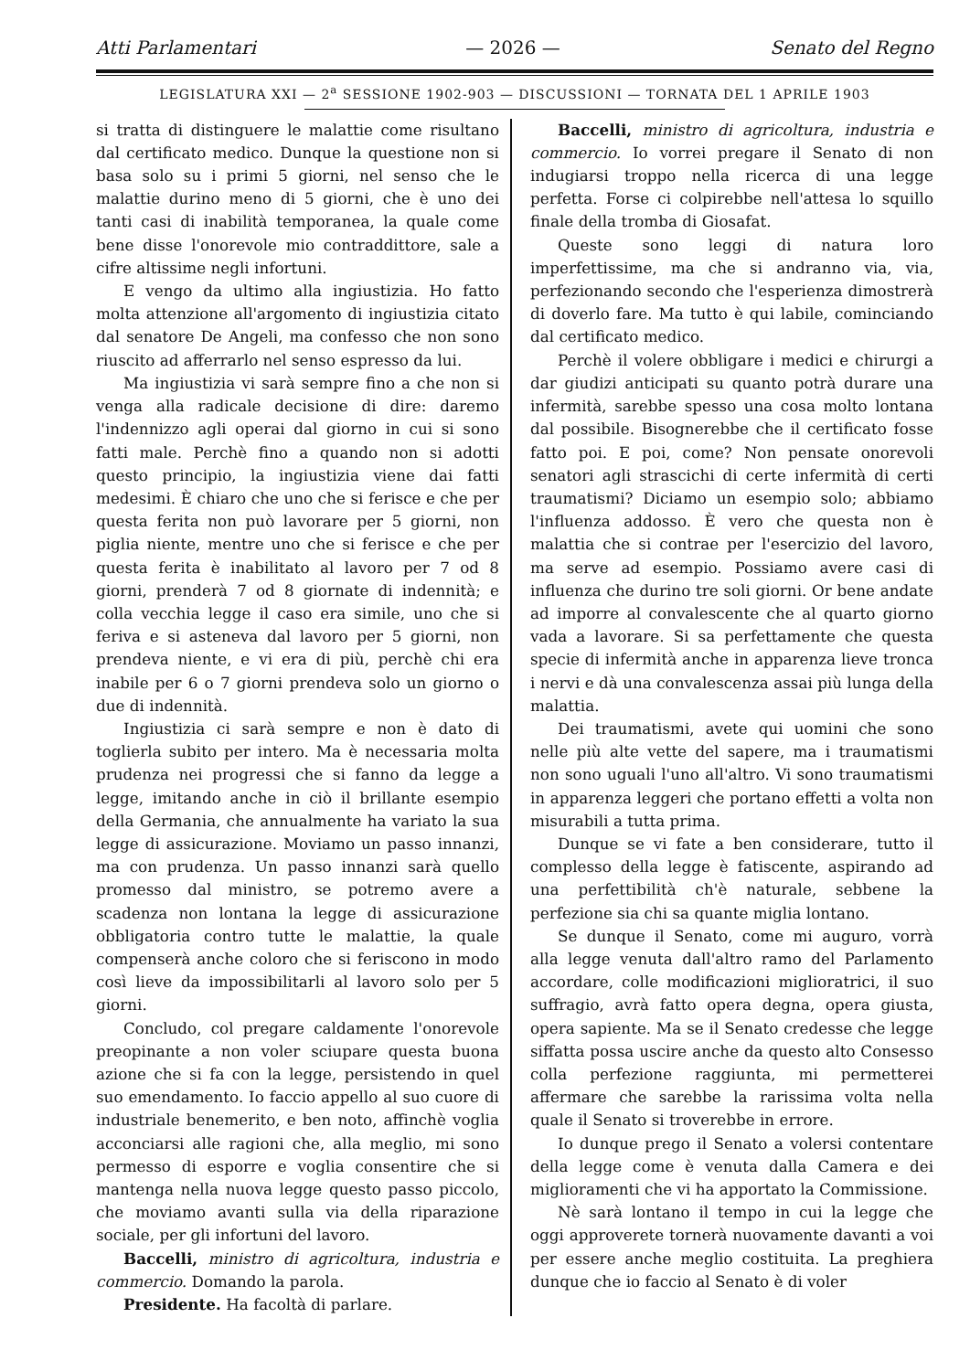Atti Parlamentari — 2026 — Senato del Regno
LEGISLATURA XXI — 2<sup>a</sup> SESSIONE 1902-903 — DISCUSSIONI — TORNATA DEL 1 APRILE 1903
si tratta di distinguere le malattie come risultano dal certificato medico. Dunque la questione non si basa solo su i primi 5 giorni, nel senso che le malattie durino meno di 5 giorni, che è uno dei tanti casi di inabilità temporanea, la quale come bene disse l'onorevole mio contraddittore, sale a cifre altissime negli infortuni.
E vengo da ultimo alla ingiustizia. Ho fatto molta attenzione all'argomento di ingiustizia citato dal senatore De Angeli, ma confesso che non sono riuscito ad afferrarlo nel senso espresso da lui.
Ma ingiustizia vi sarà sempre fino a che non si venga alla radicale decisione di dire: daremo l'indennizzo agli operai dal giorno in cui si sono fatti male. Perchè fino a quando non si adotti questo principio, la ingiustizia viene dai fatti medesimi. È chiaro che uno che si ferisce e che per questa ferita non può lavorare per 5 giorni, non piglia niente, mentre uno che si ferisce e che per questa ferita è inabilitato al lavoro per 7 od 8 giorni, prenderà 7 od 8 giornate di indennità; e colla vecchia legge il caso era simile, uno che si feriva e si asteneva dal lavoro per 5 giorni, non prendeva niente, e vi era di più, perchè chi era inabile per 6 o 7 giorni prendeva solo un giorno o due di indennità.
Ingiustizia ci sarà sempre e non è dato di toglierla subito per intero. Ma è necessaria molta prudenza nei progressi che si fanno da legge a legge, imitando anche in ciò il brillante esempio della Germania, che annualmente ha variato la sua legge di assicurazione. Moviamo un passo innanzi, ma con prudenza. Un passo innanzi sarà quello promesso dal ministro, se potremo avere a scadenza non lontana la legge di assicurazione obbligatoria contro tutte le malattie, la quale compenserà anche coloro che si feriscono in modo così lieve da impossibilitarli al lavoro solo per 5 giorni.
Concludo, col pregare caldamente l'onorevole preopinante a non voler sciupare questa buona azione che si fa con la legge, persistendo in quel suo emendamento. Io faccio appello al suo cuore di industriale benemerito, e ben noto, affinchè voglia acconciarsi alle ragioni che, alla meglio, mi sono permesso di esporre e voglia consentire che si mantenga nella nuova legge questo passo piccolo, che moviamo avanti sulla via della riparazione sociale, per gli infortuni del lavoro.
Baccelli, ministro di agricoltura, industria e commercio. Domando la parola.
Presidente. Ha facoltà di parlare.
Baccelli, ministro di agricoltura, industria e commercio. Io vorrei pregare il Senato di non indugiarsi troppo nella ricerca di una legge perfetta. Forse ci colpirebbe nell'attesa lo squillo finale della tromba di Giosafat.
Queste sono leggi di natura loro imperfettissime, ma che si andranno via, via, perfezionando secondo che l'esperienza dimostrerà di doverlo fare. Ma tutto è qui labile, cominciando dal certificato medico.
Perchè il volere obbligare i medici e chirurgi a dar giudizi anticipati su quanto potrà durare una infermità, sarebbe spesso una cosa molto lontana dal possibile. Bisognerebbe che il certificato fosse fatto poi. E poi, come? Non pensate onorevoli senatori agli strascichi di certe infermità di certi traumatismi? Diciamo un esempio solo; abbiamo l'influenza addosso. È vero che questa non è malattia che si contrae per l'esercizio del lavoro, ma serve ad esempio. Possiamo avere casi di influenza che durino tre soli giorni. Or bene andate ad imporre al convalescente che al quarto giorno vada a lavorare. Si sa perfettamente che questa specie di infermità anche in apparenza lieve tronca i nervi e dà una convalescenza assai più lunga della malattia.
Dei traumatismi, avete qui uomini che sono nelle più alte vette del sapere, ma i traumatismi non sono uguali l'uno all'altro. Vi sono traumatismi in apparenza leggeri che portano effetti a volta non misurabili a tutta prima.
Dunque se vi fate a ben considerare, tutto il complesso della legge è fatiscente, aspirando ad una perfettibilità ch'è naturale, sebbene la perfezione sia chi sa quante miglia lontano.
Se dunque il Senato, come mi auguro, vorrà alla legge venuta dall'altro ramo del Parlamento accordare, colle modificazioni miglioratrici, il suo suffragio, avrà fatto opera degna, opera giusta, opera sapiente. Ma se il Senato credesse che legge siffatta possa uscire anche da questo alto Consesso colla perfezione raggiunta, mi permetterei affermare che sarebbe la rarissima volta nella quale il Senato si troverebbe in errore.
Io dunque prego il Senato a volersi contentare della legge come è venuta dalla Camera e dei miglioramenti che vi ha apportato la Commissione.
Nè sarà lontano il tempo in cui la legge che oggi approverete tornerà nuovamente davanti a voi per essere anche meglio costituita. La preghiera dunque che io faccio al Senato è di voler